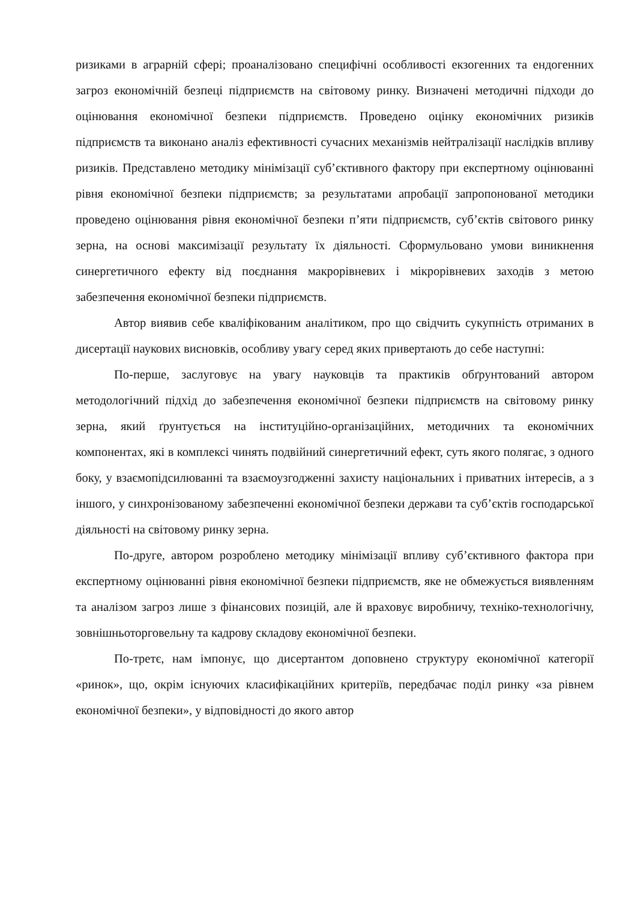ризиками в аграрній сфері; проаналізовано специфічні особливості екзогенних та ендогенних загроз економічній безпеці підприємств на світовому ринку. Визначені методичні підходи до оцінювання економічної безпеки підприємств. Проведено оцінку економічних ризиків підприємств та виконано аналіз ефективності сучасних механізмів нейтралізації наслідків впливу ризиків. Представлено методику мінімізації суб’єктивного фактору при експертному оцінюванні рівня економічної безпеки підприємств; за результатами апробації запропонованої методики проведено оцінювання рівня економічної безпеки п’яти підприємств, суб’єктів світового ринку зерна, на основі максимізації результату їх діяльності. Сформульовано умови виникнення синергетичного ефекту від поєднання макрорівневих і мікрорівневих заходів з метою забезпечення економічної безпеки підприємств.
Автор виявив себе кваліфікованим аналітиком, про що свідчить сукупність отриманих в дисертації наукових висновків, особливу увагу серед яких привертають до себе наступні:
По-перше, заслуговує на увагу науковців та практиків обґрунтований автором методологічний підхід до забезпечення економічної безпеки підприємств на світовому ринку зерна, який ґрунтується на інституційно-організаційних, методичних та економічних компонентах, які в комплексі чинять подвійний синергетичний ефект, суть якого полягає, з одного боку, у взаємопідсилюванні та взаємоузгодженні захисту національних і приватних інтересів, а з іншого, у синхронізованому забезпеченні економічної безпеки держави та суб’єктів господарської діяльності на світовому ринку зерна.
По-друге, автором розроблено методику мінімізації впливу суб’єктивного фактора при експертному оцінюванні рівня економічної безпеки підприємств, яке не обмежується виявленням та аналізом загроз лише з фінансових позицій, але й враховує виробничу, техніко-технологічну, зовнішньоторговельну та кадрову складову економічної безпеки.
По-третє, нам імпонує, що дисертантом доповнено структуру економічної категорії «ринок», що, окрім існуючих класифікаційних критеріїв, передбачає поділ ринку «за рівнем економічної безпеки», у відповідності до якого автор